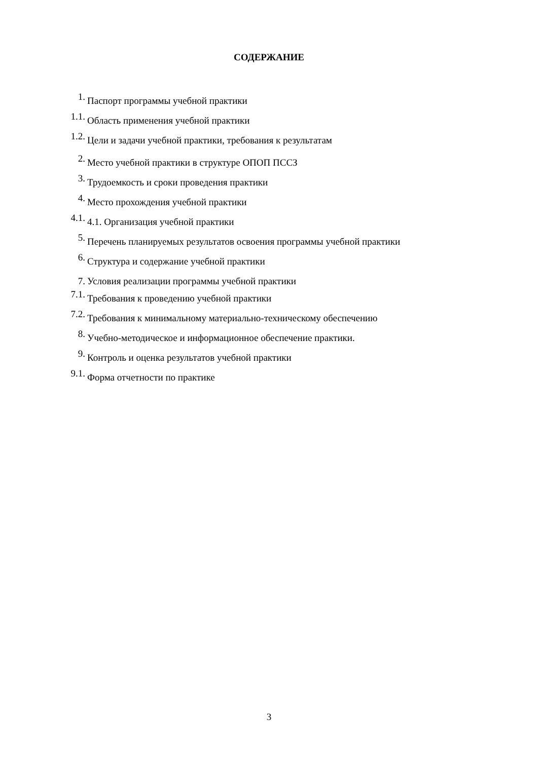СОДЕРЖАНИЕ
1. Паспорт программы учебной практики
1.1. Область применения учебной практики
1.2. Цели и задачи учебной практики, требования к результатам
2. Место учебной практики в структуре ОПОП ПССЗ
3. Трудоемкость и сроки проведения практики
4. Место прохождения учебной практики
4.1. 4.1. Организация учебной практики
5. Перечень планируемых результатов освоения программы учебной практики
6. Структура и содержание учебной практики
7. Условия реализации программы учебной практики
7.1. Требования к проведению учебной практики
7.2. Требования к минимальному материально-техническому обеспечению
8. Учебно-методическое и информационное обеспечение практики.
9. Контроль и оценка результатов учебной практики
9.1. Форма отчетности по практике
3